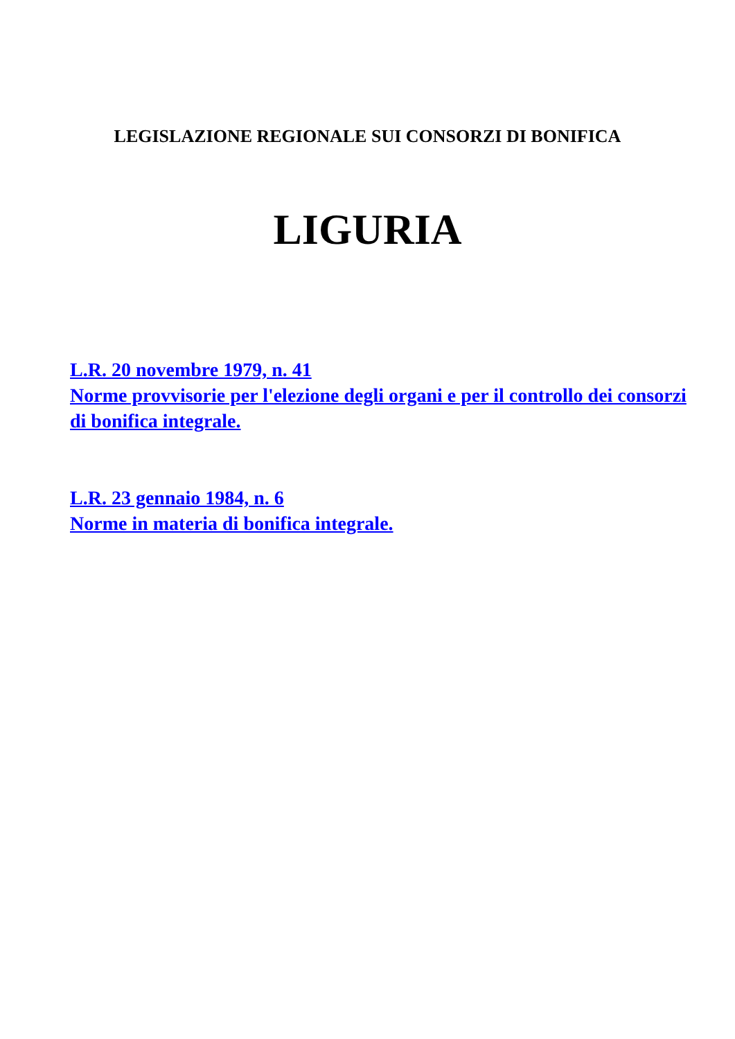LEGISLAZIONE REGIONALE SUI CONSORZI DI BONIFICA
LIGURIA
L.R. 20 novembre 1979, n. 41
Norme provvisorie per l'elezione degli organi e per il controllo dei consorzi di bonifica integrale.
L.R. 23 gennaio 1984, n. 6
Norme in materia di bonifica integrale.